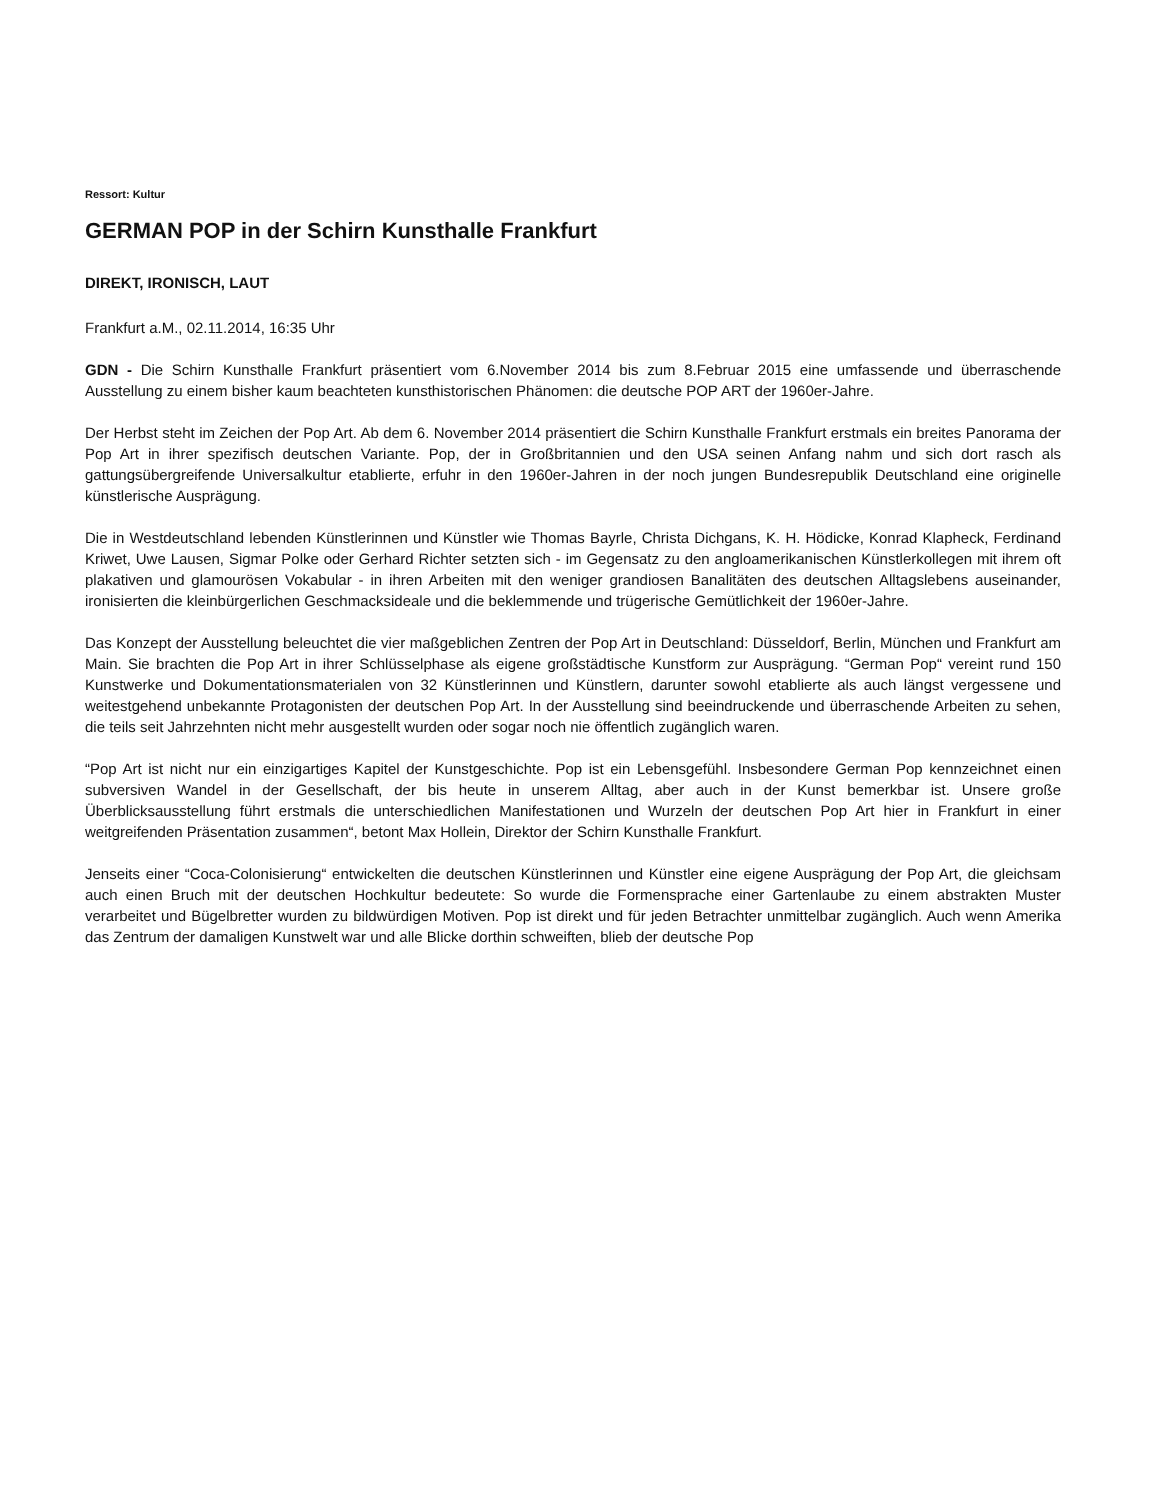Ressort: Kultur
GERMAN POP in der Schirn Kunsthalle Frankfurt
DIREKT, IRONISCH, LAUT
Frankfurt a.M., 02.11.2014, 16:35 Uhr
GDN - Die Schirn Kunsthalle Frankfurt präsentiert vom 6.November 2014 bis zum 8.Februar 2015 eine umfassende und überraschende Ausstellung zu einem bisher kaum beachteten kunsthistorischen Phänomen: die deutsche POP ART der 1960er-Jahre.
Der Herbst steht im Zeichen der Pop Art. Ab dem 6. November 2014 präsentiert die Schirn Kunsthalle Frankfurt erstmals ein breites Panorama der Pop Art in ihrer spezifisch deutschen Variante. Pop, der in Großbritannien und den USA seinen Anfang nahm und sich dort rasch als gattungsübergreifende Universalkultur etablierte, erfuhr in den 1960er-Jahren in der noch jungen Bundesrepublik Deutschland eine originelle künstlerische Ausprägung.
Die in Westdeutschland lebenden Künstlerinnen und Künstler wie Thomas Bayrle, Christa Dichgans, K. H. Hödicke, Konrad Klapheck, Ferdinand Kriwet, Uwe Lausen, Sigmar Polke oder Gerhard Richter setzten sich - im Gegensatz zu den angloamerikanischen Künstlerkollegen mit ihrem oft plakativen und glamourösen Vokabular - in ihren Arbeiten mit den weniger grandiosen Banalitäten des deutschen Alltagslebens auseinander, ironisierten die kleinbürgerlichen Geschmacksideale und die beklemmende und trügerische Gemütlichkeit der 1960er-Jahre.
Das Konzept der Ausstellung beleuchtet die vier maßgeblichen Zentren der Pop Art in Deutschland: Düsseldorf, Berlin, München und Frankfurt am Main. Sie brachten die Pop Art in ihrer Schlüsselphase als eigene großstädtische Kunstform zur Ausprägung. “German Pop“ vereint rund 150 Kunstwerke und Dokumentationsmaterialen von 32 Künstlerinnen und Künstlern, darunter sowohl etablierte als auch längst vergessene und weitestgehend unbekannte Protagonisten der deutschen Pop Art. In der Ausstellung sind beeindruckende und überraschende Arbeiten zu sehen, die teils seit Jahrzehnten nicht mehr ausgestellt wurden oder sogar noch nie öffentlich zugänglich waren.
“Pop Art ist nicht nur ein einzigartiges Kapitel der Kunstgeschichte. Pop ist ein Lebensgefühl. Insbesondere German Pop kennzeichnet einen subversiven Wandel in der Gesellschaft, der bis heute in unserem Alltag, aber auch in der Kunst bemerkbar ist. Unsere große Überblicksausstellung führt erstmals die unterschiedlichen Manifestationen und Wurzeln der deutschen Pop Art hier in Frankfurt in einer weitgreifenden Präsentation zusammen“, betont Max Hollein, Direktor der Schirn Kunsthalle Frankfurt.
Jenseits einer “Coca-Colonisierung“ entwickelten die deutschen Künstlerinnen und Künstler eine eigene Ausprägung der Pop Art, die gleichsam auch einen Bruch mit der deutschen Hochkultur bedeutete: So wurde die Formensprache einer Gartenlaube zu einem abstrakten Muster verarbeitet und Bügelbretter wurden zu bildwürdigen Motiven. Pop ist direkt und für jeden Betrachter unmittelbar zugänglich. Auch wenn Amerika das Zentrum der damaligen Kunstwelt war und alle Blicke dorthin schweiften, blieb der deutsche Pop